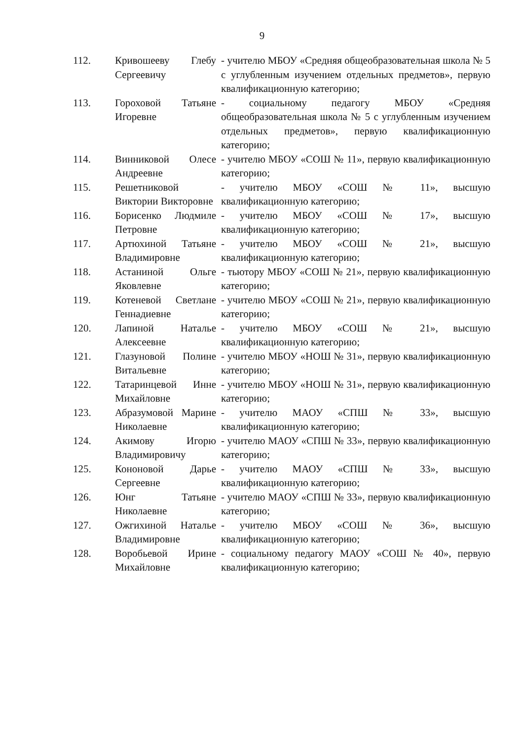9
| 112. | Кривошееву Глебу Сергеевичу | - учителю МБОУ «Средняя общеобразовательная школа № 5 с углубленным изучением отдельных предметов», первую квалификационную категорию; |
| 113. | Гороховой Татьяне Игоревне | - социальному педагогу МБОУ «Средняя общеобразовательная школа № 5 с углубленным изучением отдельных предметов», первую квалификационную категорию; |
| 114. | Винниковой Олесе Андреевне | - учителю МБОУ «СОШ № 11», первую квалификационную категорию; |
| 115. | Решетниковой Виктории Викторовне | - учителю МБОУ «СОШ № 11», высшую квалификационную категорию; |
| 116. | Борисенко Людмиле Петровне | - учителю МБОУ «СОШ № 17», высшую квалификационную категорию; |
| 117. | Артюхиной Татьяне Владимировне | - учителю МБОУ «СОШ № 21», высшую квалификационную категорию; |
| 118. | Астаниной Ольге Яковлевне | - тьютору МБОУ «СОШ № 21», первую квалификационную категорию; |
| 119. | Котеневой Светлане Геннадиевне | - учителю МБОУ «СОШ № 21», первую квалификационную категорию; |
| 120. | Лапиной Наталье Алексеевне | - учителю МБОУ «СОШ № 21», высшую квалификационную категорию; |
| 121. | Глазуновой Полине Витальевне | - учителю МБОУ «НОШ № 31», первую квалификационную категорию; |
| 122. | Татаринцевой Инне Михайловне | - учителю МБОУ «НОШ № 31», первую квалификационную категорию; |
| 123. | Абразумовой Марине Николаевне | - учителю МАОУ «СПШ № 33», высшую квалификационную категорию; |
| 124. | Акимову Игорю Владимировичу | - учителю МАОУ «СПШ № 33», первую квалификационную категорию; |
| 125. | Кононовой Дарье Сергеевне | - учителю МАОУ «СПШ № 33», высшую квалификационную категорию; |
| 126. | Юнг Татьяне Николаевне | - учителю МАОУ «СПШ № 33», первую квалификационную категорию; |
| 127. | Ожгихиной Наталье Владимировне | - учителю МБОУ «СОШ № 36», высшую квалификационную категорию; |
| 128. | Воробьевой Ирине Михайловне | - социальному педагогу МАОУ «СОШ № 40», первую квалификационную категорию; |